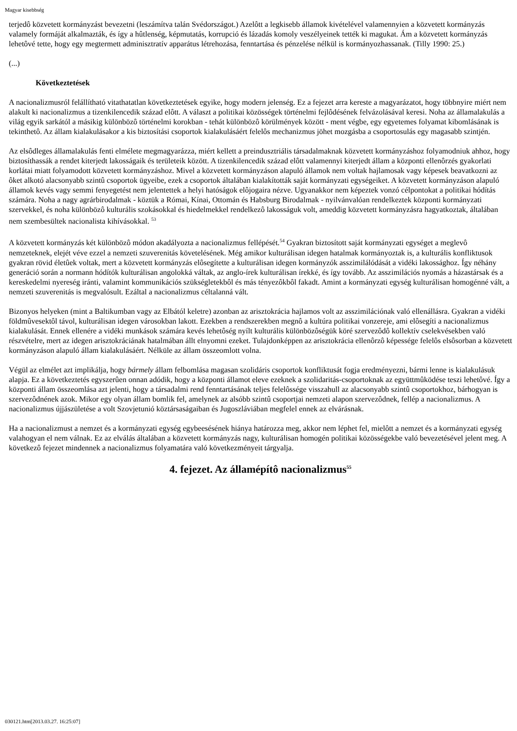Magyar kisebbség
terjedô közvetett kormányzást bevezetni (leszámítva talán Svédországot.) Azelôtt a legkisebb államok kivételével valamennyien a közvetett kormányzás valamely formáját alkalmazták, és így a hûtlenség, képmutatás, korrupció és lázadás komoly veszélyeinek tették ki magukat. Ám a közvetett kormányzás lehetôvé tette, hogy egy megtermett adminisztratív apparátus létrehozása, fenntartása és pénzelése nélkül is kormányozhassanak. (Tilly 1990: 25.)
(...)
Következtetések
A nacionalizmusról felállítható vitathatatlan következtetések egyike, hogy modern jelenség. Ez a fejezet arra kereste a magyarázatot, hogy többnyire miért nem alakult ki nacionalizmus a tizenkilencedik század elôtt. A választ a politikai közösségek történelmi fejlôdésének felvázolásával keresi. Noha az államalakulás a világ egyik sarkától a másikig különbözô történelmi korokban - tehát különbözô körülmények között - ment végbe, egy egyetemes folyamat kibomlásának is tekinthetô. Az állam kialakulásakor a kis biztosítási csoportok kialakulásáért felelôs mechanizmus jöhet mozgásba a csoportosulás egy magasabb szintjén.
Az elsôdleges államalakulás fenti elmélete megmagyarázza, miért kellett a preindusztriális társadalmaknak közvetett kormányzáshoz folyamodniuk ahhoz, hogy biztosíthassák a rendet kiterjedt lakosságaik és területeik között. A tizenkilencedik század elôtt valamennyi kiterjedt állam a központi ellenôrzés gyakorlati korlátai miatt folyamodott közvetett kormányzáshoz. Mivel a közvetett kormányzáson alapuló államok nem voltak hajlamosak vagy képesek beavatkozni az ôket alkotó alacsonyabb szintû csoportok ügyeibe, ezek a csoportok általában kialakították saját kormányzati egységeiket. A közvetett kormányzáson alapuló államok kevés vagy semmi fenyegetést nem jelentettek a helyi hatóságok elôjogaira nézve. Ugyanakkor nem képeztek vonzó célpontokat a politikai hódítás számára. Noha a nagy agrárbirodalmak - köztük a Római, Kínai, Ottomán és Habsburg Birodalmak - nyilvánvalóan rendelkeztek központi kormányzati szervekkel, és noha különbözô kulturális szokásokkal és hiedelmekkel rendelkezô lakosságuk volt, ameddig közvetett kormányzásra hagyatkoztak, általában nem szembesültek nacionalista kihívásokkal. <sup>53</sup>
A közvetett kormányzás két különbözô módon akadályozta a nacionalizmus fellépését.<sup>54</sup> Gyakran biztosított saját kormányzati egységet a meglevô nemzeteknek, elejét véve ezzel a nemzeti szuverenitás követelésének. Még amikor kulturálisan idegen hatalmak kormányoztak is, a kulturális konfliktusok gyakran rövid életûek voltak, mert a közvetett kormányzás elôsegítette a kulturálisan idegen kormányzók asszimilálódását a vidéki lakossághoz. Így néhány generáció során a normann hódítók kulturálisan angolokká váltak, az anglo-írek kulturálisan írekké, és így tovább. Az asszimilációs nyomás a házastársak és a kereskedelmi nyereség iránti, valamint kommunikációs szükségletekbôl és más tényezôkbôl fakadt. Amint a kormányzati egység kulturálisan homogénné vált, a nemzeti szuverenitás is megvalósult. Ezáltal a nacionalizmus céltalanná vált.
Bizonyos helyeken (mint a Baltikumban vagy az Elbától keletre) azonban az arisztokrácia hajlamos volt az asszimilációnak való ellenállásra. Gyakran a vidéki földmûvesektôl távol, kulturálisan idegen városokban lakott. Ezekben a rendszerekben megnô a kultúra politikai vonzereje, ami elôsegíti a nacionalizmus kialakulását. Ennek ellenére a vidéki munkások számára kevés lehetôség nyílt kulturális különbözôségük köré szervezôdô kollektív cselekvésekben való részvételre, mert az idegen arisztokráciának hatalmában állt elnyomni ezeket. Tulajdonképpen az arisztokrácia ellenôrzô képessége felelôs elsôsorban a közvetett kormányzáson alapuló állam kialakulásáért. Nélküle az állam összeomlott volna.
Végül az elmélet azt implikálja, hogy bármely állam felbomlása magasan szolidáris csoportok konfliktusát fogja eredményezni, bármi lenne is kialakulásuk alapja. Ez a következtetés egyszerûen onnan adódik, hogy a központi államot eleve ezeknek a szolidaritás-csoportoknak az együttmûködése teszi lehetôvé. Így a központi állam összeomlása azt jelenti, hogy a társadalmi rend fenntartásának teljes felelôssége visszahull az alacsonyabb szintû csoportokhoz, bárhogyan is szervezôdnének azok. Mikor egy olyan állam bomlik fel, amelynek az alsóbb szintû csoportjai nemzeti alapon szervezôdnek, fellép a nacionalizmus. A nacionalizmus újjászületése a volt Szovjetunió köztársaságaiban és Jugoszláviában megfelel ennek az elvárásnak.
Ha a nacionalizmust a nemzet és a kormányzati egység egybeesésének hiánya határozza meg, akkor nem léphet fel, mielôtt a nemzet és a kormányzati egység valahogyan el nem válnak. Ez az elválás általában a közvetett kormányzás nagy, kulturálisan homogén politikai közösségekbe való bevezetésével jelent meg. A következô fejezet mindennek a nacionalizmus folyamatára való következményeit tárgyalja.
4. fejezet. Az államépítô nacionalizmus<sup>55</sup>
030121.htm[2013.03.27. 16:25:07]